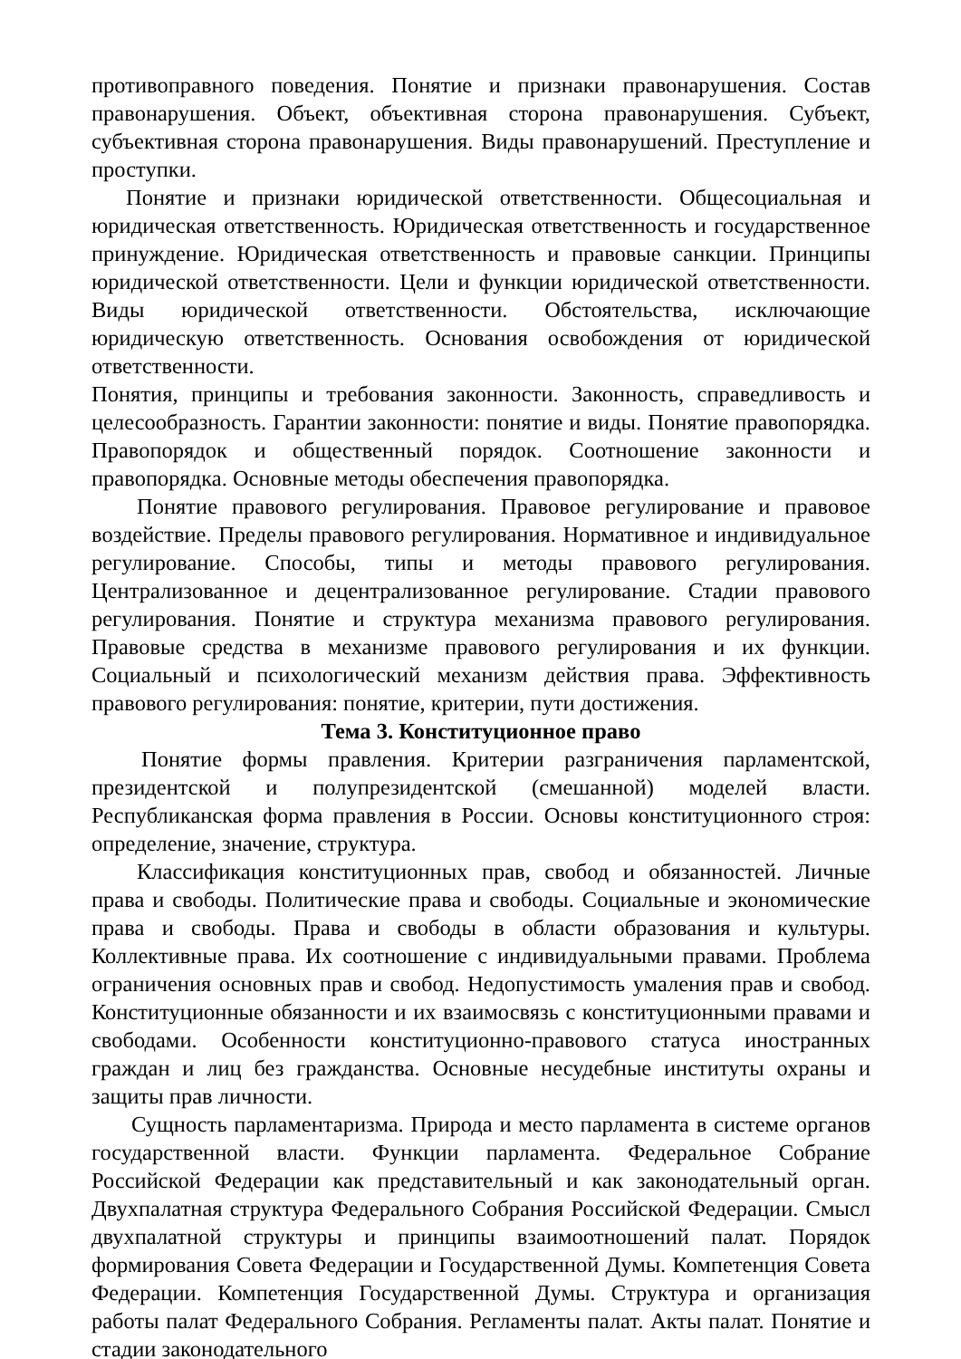противоправного поведения. Понятие и признаки правонарушения. Состав правонарушения. Объект, объективная сторона правонарушения. Субъект, субъективная сторона правонарушения. Виды правонарушений. Преступление и проступки.
Понятие и признаки юридической ответственности. Общесоциальная и юридическая ответственность. Юридическая ответственность и государственное принуждение. Юридическая ответственность и правовые санкции. Принципы юридической ответственности. Цели и функции юридической ответственности. Виды юридической ответственности. Обстоятельства, исключающие юридическую ответственность. Основания освобождения от юридической ответственности.
Понятия, принципы и требования законности. Законность, справедливость и целесообразность. Гарантии законности: понятие и виды. Понятие правопорядка. Правопорядок и общественный порядок. Соотношение законности и правопорядка. Основные методы обеспечения правопорядка.
Понятие правового регулирования. Правовое регулирование и правовое воздействие. Пределы правового регулирования. Нормативное и индивидуальное регулирование. Способы, типы и методы правового регулирования. Централизованное и децентрализованное регулирование. Стадии правового регулирования. Понятие и структура механизма правового регулирования. Правовые средства в механизме правового регулирования и их функции. Социальный и психологический механизм действия права. Эффективность правового регулирования: понятие, критерии, пути достижения.
Тема 3. Конституционное право
Понятие формы правления. Критерии разграничения парламентской, президентской и полупрезидентской (смешанной) моделей власти. Республиканская форма правления в России. Основы конституционного строя: определение, значение, структура.
Классификация конституционных прав, свобод и обязанностей. Личные права и свободы. Политические права и свободы. Социальные и экономические права и свободы. Права и свободы в области образования и культуры. Коллективные права. Их соотношение с индивидуальными правами. Проблема ограничения основных прав и свобод. Недопустимость умаления прав и свобод. Конституционные обязанности и их взаимосвязь с конституционными правами и свободами. Особенности конституционно-правового статуса иностранных граждан и лиц без гражданства. Основные несудебные институты охраны и защиты прав личности.
Сущность парламентаризма. Природа и место парламента в системе органов государственной власти. Функции парламента. Федеральное Собрание Российской Федерации как представительный и как законодательный орган. Двухпалатная структура Федерального Собрания Российской Федерации. Смысл двухпалатной структуры и принципы взаимоотношений палат. Порядок формирования Совета Федерации и Государственной Думы. Компетенция Совета Федерации. Компетенция Государственной Думы. Структура и организация работы палат Федерального Собрания. Регламенты палат. Акты палат. Понятие и стадии законодательного